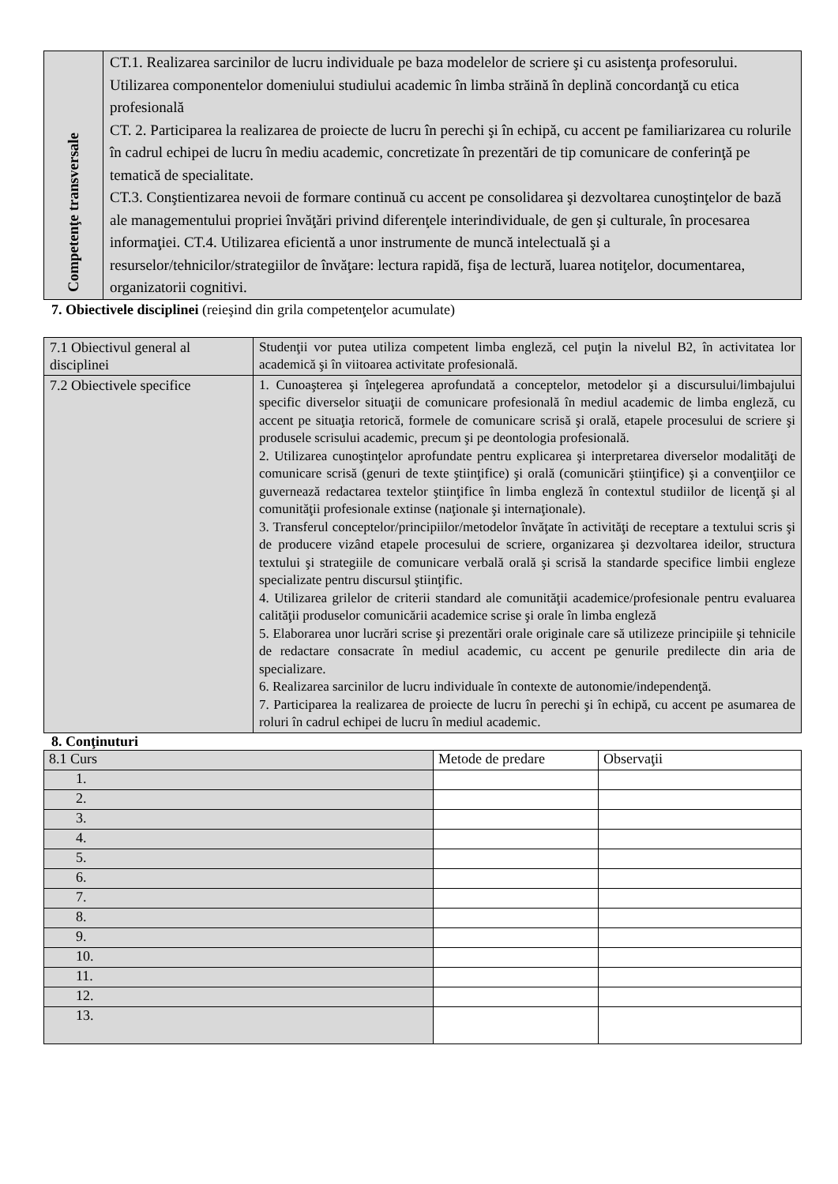| Competenţe transversale | CT.1. Realizarea sarcinilor de lucru individuale pe baza modelelor de scriere şi cu asistenţa profesorului. Utilizarea componentelor domeniului studiului academic în limba străină în deplină concordanţă cu etica profesională CT. 2. Participarea la realizarea de proiecte de lucru în perechi şi în echipă, cu accent pe familiarizarea cu rolurile în cadrul echipei de lucru în mediu academic, concretizate în prezentări de tip comunicare de conferinţă pe tematică de specialitate. CT.3. Conştientizarea nevoii de formare continuă cu accent pe consolidarea şi dezvoltarea cunoştinţelor de bază ale managementului propriei învăţări privind diferenţele interindividuale, de gen şi culturale, în procesarea informaţiei. CT.4. Utilizarea eficientă a unor instrumente de muncă intelectuală şi a resurselor/tehnicilor/strategiilor de învăţare: lectura rapidă, fişa de lectură, luarea notiţelor, documentarea, organizatorii cognitivi. |
7. Obiectivele disciplinei (reieşind din grila competenţelor acumulate)
| 7.1 Obiectivul general al disciplinei | Studenţii vor putea utiliza competent limba engleză, cel puţin la nivelul B2, în activitatea lor academică şi în viitoarea activitate profesională. |
| 7.2 Obiectivele specifice | 1. Cunoaşterea şi înţelegerea aprofundată a conceptelor, metodelor şi a discursului/limbajului specific diverselor situaţii de comunicare profesională în mediul academic de limba engleză, cu accent pe situaţia retorică, formele de comunicare scrisă şi orală, etapele procesului de scriere şi produsele scrisului academic, precum şi pe deontologia profesională. 2. Utilizarea cunoştinţelor aprofundate pentru explicarea şi interpretarea diverselor modalităţi de comunicare scrisă (genuri de texte ştiinţifice) şi orală (comunicări ştiinţifice) şi a convenţiilor ce guvernează redactarea textelor ştiinţifice în limba engleză în contextul studiilor de licenţă şi al comunităţii profesionale extinse (naţionale şi internaţionale). 3. Transferul conceptelor/principiilor/metodelor învăţate în activităţi de receptare a textului scris şi de producere vizând etapele procesului de scriere, organizarea şi dezvoltarea ideilor, structura textului şi strategiile de comunicare verbală orală şi scrisă la standarde specifice limbii engleze specializate pentru discursul ştiinţific. 4. Utilizarea grilelor de criterii standard ale comunităţii academice/profesionale pentru evaluarea calităţii produselor comunicării academice scrise şi orale în limba engleză 5. Elaborarea unor lucrări scrise şi prezentări orale originale care să utilizeze principiile şi tehnicile de redactare consacrate în mediul academic, cu accent pe genurile predilecte din aria de specializare. 6. Realizarea sarcinilor de lucru individuale în contexte de autonomie/independenţă. 7. Participarea la realizarea de proiecte de lucru în perechi şi în echipă, cu accent pe asumarea de roluri în cadrul echipei de lucru în mediul academic. |
8. Conţinuturi
| 8.1 Curs | Metode de predare | Observaţii |
| --- | --- | --- |
| 1. | | |
| 2. | | |
| 3. | | |
| 4. | | |
| 5. | | |
| 6. | | |
| 7. | | |
| 8. | | |
| 9. | | |
| 10. | | |
| 11. | | |
| 12. | | |
| 13. | | |